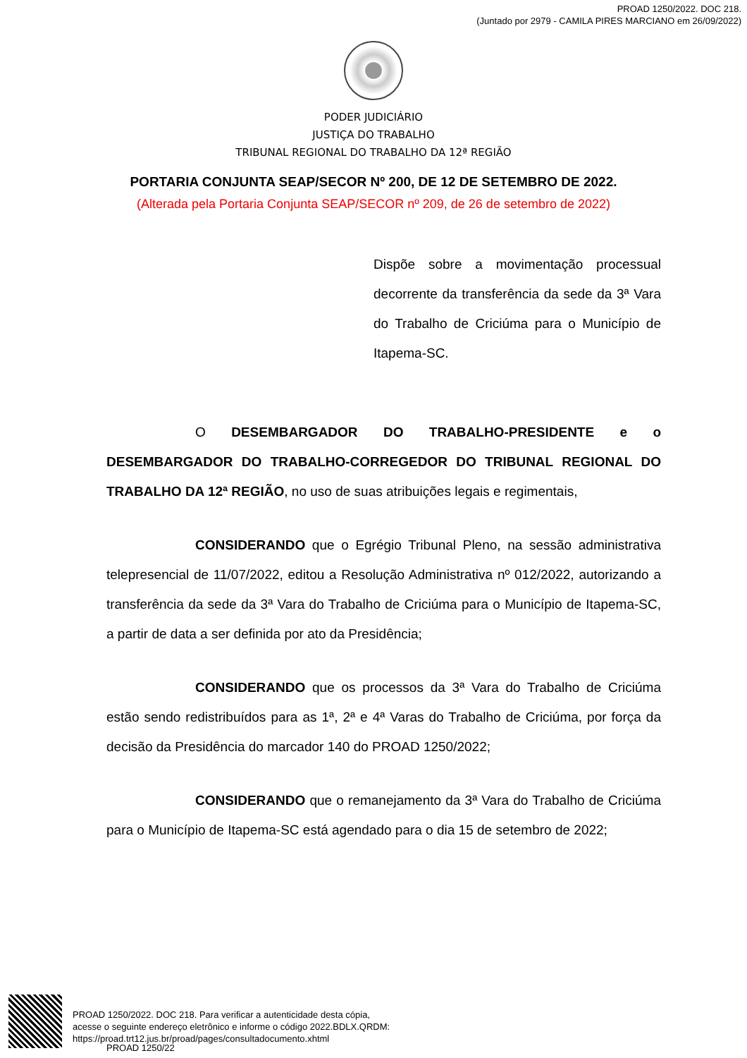PROAD 1250/2022. DOC 218.
(Juntado por 2979 - CAMILA PIRES MARCIANO em 26/09/2022)
PODER JUDICIÁRIO
JUSTIÇA DO TRABALHO
TRIBUNAL REGIONAL DO TRABALHO DA 12ª REGIÃO
PORTARIA CONJUNTA SEAP/SECOR Nº 200, DE 12 DE SETEMBRO DE 2022.
(Alterada pela Portaria Conjunta SEAP/SECOR nº 209, de 26 de setembro de 2022)
Dispõe sobre a movimentação processual decorrente da transferência da sede da 3ª Vara do Trabalho de Criciúma para o Município de Itapema-SC.
O DESEMBARGADOR DO TRABALHO-PRESIDENTE e o DESEMBARGADOR DO TRABALHO-CORREGEDOR DO TRIBUNAL REGIONAL DO TRABALHO DA 12ª REGIÃO, no uso de suas atribuições legais e regimentais,
CONSIDERANDO que o Egrégio Tribunal Pleno, na sessão administrativa telepresencial de 11/07/2022, editou a Resolução Administrativa nº 012/2022, autorizando a transferência da sede da 3ª Vara do Trabalho de Criciúma para o Município de Itapema-SC, a partir de data a ser definida por ato da Presidência;
CONSIDERANDO que os processos da 3ª Vara do Trabalho de Criciúma estão sendo redistribuídos para as 1ª, 2ª e 4ª Varas do Trabalho de Criciúma, por força da decisão da Presidência do marcador 140 do PROAD 1250/2022;
CONSIDERANDO que o remanejamento da 3ª Vara do Trabalho de Criciúma para o Município de Itapema-SC está agendado para o dia 15 de setembro de 2022;
PROAD 1250/2022. DOC 218. Para verificar a autenticidade desta cópia,
acesse o seguinte endereço eletrônico e informe o código 2022.BDLX.QRDM:
https://proad.trt12.jus.br/proad/pages/consultadocumento.xhtml
PROAD 1250/22